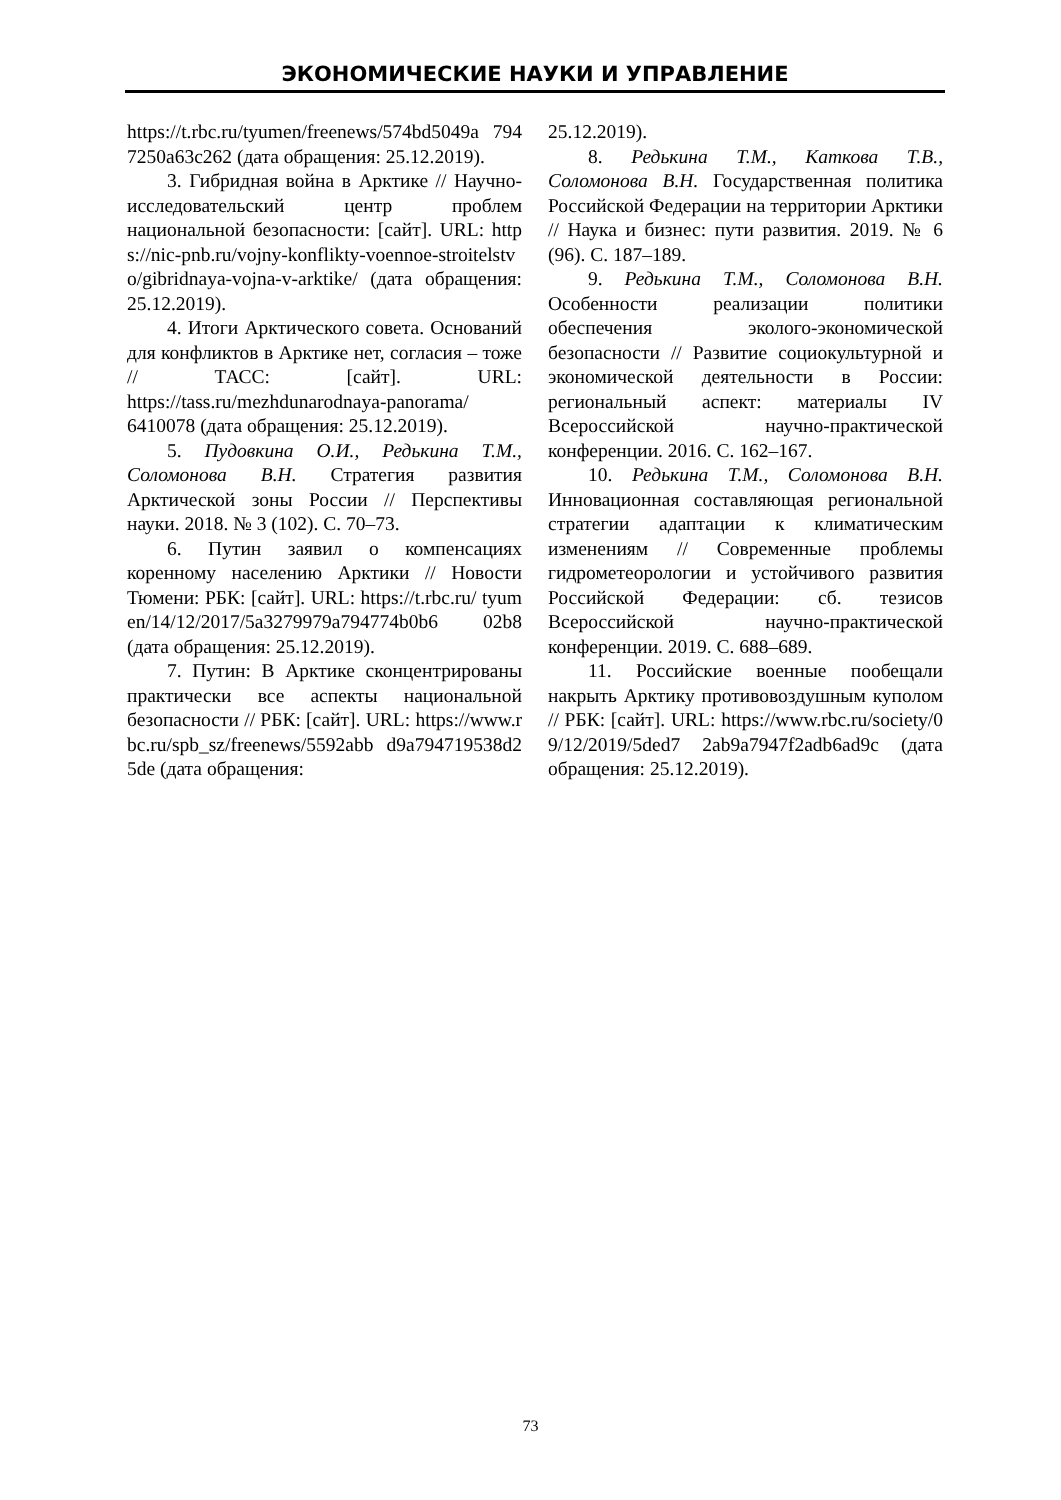ЭКОНОМИЧЕСКИЕ НАУКИ И УПРАВЛЕНИЕ
https://t.rbc.ru/tyumen/freenews/574bd5049a 7947250a63c262 (дата обращения: 25.12.2019).
3. Гибридная война в Арктике // Научно-исследовательский центр проблем национальной безопасности: [сайт]. URL: https://nic-pnb.ru/vojny-konflikty-voennoe-stroitelstvo/gibridnaya-vojna-v-arktike/ (дата обращения: 25.12.2019).
4. Итоги Арктического совета. Оснований для конфликтов в Арктике нет, согласия – тоже // ТАСС: [сайт]. URL: https://tass.ru/mezhdunarodnaya-panorama/ 6410078 (дата обращения: 25.12.2019).
5. Пудовкина О.И., Редькина Т.М., Соломонова В.Н. Стратегия развития Арктической зоны России // Перспективы науки. 2018. № 3 (102). С. 70–73.
6. Путин заявил о компенсациях коренному населению Арктики // Новости Тюмени: РБК: [сайт]. URL: https://t.rbc.ru/ tyumen/14/12/2017/5a3279979a794774b0b6 02b8 (дата обращения: 25.12.2019).
7. Путин: В Арктике сконцентрированы практически все аспекты национальной безопасности // РБК: [сайт]. URL: https://www.rbc.ru/spb_sz/freenews/5592abb d9a794719538d25de (дата обращения:
25.12.2019).
8. Редькина Т.М., Каткова Т.В., Соломонова В.Н. Государственная политика Российской Федерации на территории Арктики // Наука и бизнес: пути развития. 2019. № 6 (96). С. 187–189.
9. Редькина Т.М., Соломонова В.Н. Особенности реализации политики обеспечения эколого-экономической безопасности // Развитие социокультурной и экономической деятельности в России: региональный аспект: материалы IV Всероссийской научно-практической конференции. 2016. С. 162–167.
10. Редькина Т.М., Соломонова В.Н. Инновационная составляющая региональной стратегии адаптации к климатическим изменениям // Современные проблемы гидрометеорологии и устойчивого развития Российской Федерации: сб. тезисов Всероссийской научно-практической конференции. 2019. С. 688–689.
11. Российские военные пообещали накрыть Арктику противовоздушным куполом // РБК: [сайт]. URL: https://www.rbc.ru/society/09/12/2019/5ded7 2ab9a7947f2adb6ad9c (дата обращения: 25.12.2019).
73